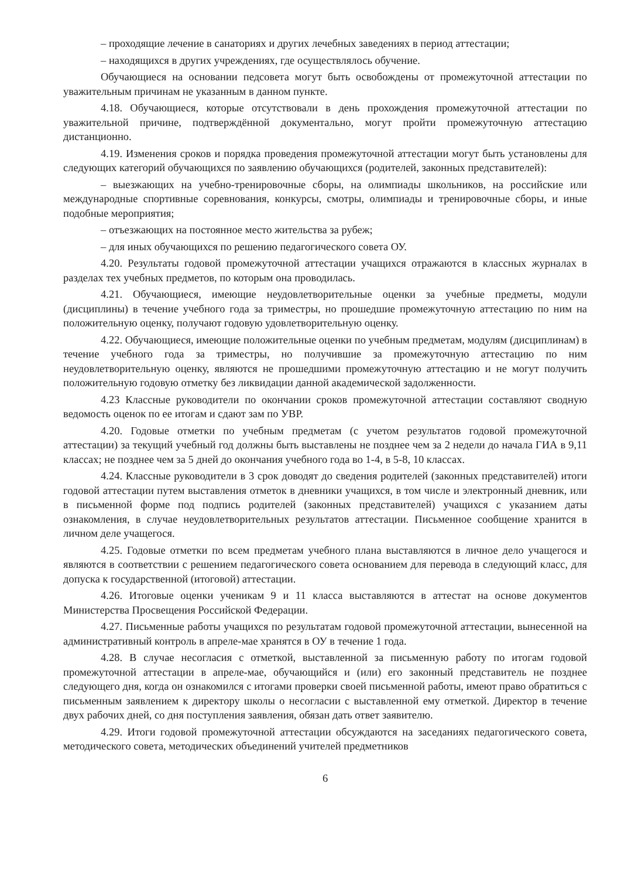– проходящие лечение в санаториях и других лечебных заведениях в период аттестации;
– находящихся в других учреждениях, где осуществлялось обучение.
Обучающиеся на основании педсовета могут быть освобождены от промежуточной аттестации по уважительным причинам не указанным в данном пункте.
4.18. Обучающиеся, которые отсутствовали в день прохождения промежуточной аттестации по уважительной причине, подтверждённой документально, могут пройти промежуточную аттестацию дистанционно.
4.19. Изменения сроков и порядка проведения промежуточной аттестации могут быть установлены для следующих категорий обучающихся по заявлению обучающихся (родителей, законных представителей):
– выезжающих на учебно-тренировочные сборы, на олимпиады школьников, на российские или международные спортивные соревнования, конкурсы, смотры, олимпиады и тренировочные сборы, и иные подобные мероприятия;
– отъезжающих на постоянное место жительства за рубеж;
– для иных обучающихся по решению педагогического совета ОУ.
4.20. Результаты годовой промежуточной аттестации учащихся отражаются в классных журналах в разделах тех учебных предметов, по которым она проводилась.
4.21. Обучающиеся, имеющие неудовлетворительные оценки за учебные предметы, модули (дисциплины) в течение учебного года за триместры, но прошедшие промежуточную аттестацию по ним на положительную оценку, получают годовую удовлетворительную оценку.
4.22. Обучающиеся, имеющие положительные оценки по учебным предметам, модулям (дисциплинам) в течение учебного года за триместры, но получившие за промежуточную аттестацию по ним неудовлетворительную оценку, являются не прошедшими промежуточную аттестацию и не могут получить положительную годовую отметку без ликвидации данной академической задолженности.
4.23 Классные руководители по окончании сроков промежуточной аттестации составляют сводную ведомость оценок по ее итогам и сдают зам по УВР.
4.20. Годовые отметки по учебным предметам (с учетом результатов годовой промежуточной аттестации) за текущий учебный год должны быть выставлены не позднее чем за 2 недели до начала ГИА в 9,11 классах; не позднее чем за 5 дней до окончания учебного года во 1-4, в 5-8, 10 классах.
4.24. Классные руководители в 3 срок доводят до сведения родителей (законных представителей) итоги годовой аттестации путем выставления отметок в дневники учащихся, в том числе и электронный дневник, или в письменной форме под подпись родителей (законных представителей) учащихся с указанием даты ознакомления, в случае неудовлетворительных результатов аттестации. Письменное сообщение хранится в личном деле учащегося.
4.25. Годовые отметки по всем предметам учебного плана выставляются в личное дело учащегося и являются в соответствии с решением педагогического совета основанием для перевода в следующий класс, для допуска к государственной (итоговой) аттестации.
4.26. Итоговые оценки ученикам 9 и 11 класса выставляются в аттестат на основе документов Министерства Просвещения Российской Федерации.
4.27. Письменные работы учащихся по результатам годовой промежуточной аттестации, вынесенной на административный контроль в апреле-мае хранятся в ОУ в течение 1 года.
4.28. В случае несогласия с отметкой, выставленной за письменную работу по итогам годовой промежуточной аттестации в апреле-мае, обучающийся и (или) его законный представитель не позднее следующего дня, когда он ознакомился с итогами проверки своей письменной работы, имеют право обратиться с письменным заявлением к директору школы о несогласии с выставленной ему отметкой. Директор в течение двух рабочих дней, со дня поступления заявления, обязан дать ответ заявителю.
4.29. Итоги годовой промежуточной аттестации обсуждаются на заседаниях педагогического совета, методического совета, методических объединений учителей предметников
6